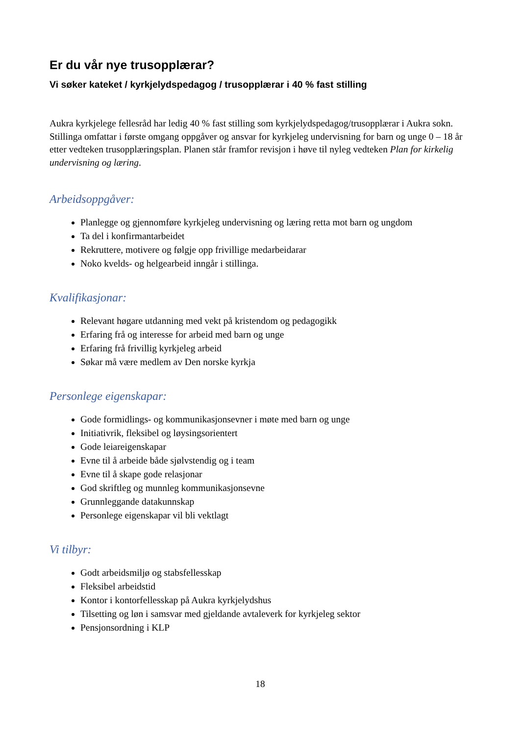Er du vår nye trusopplærar?
Vi søker kateket / kyrkjelydspedagog / trusopplærar i 40 % fast stilling
Aukra kyrkjelege fellesråd har ledig 40 % fast stilling som kyrkjelydspedagog/trusopplærar i Aukra sokn. Stillinga omfattar i første omgang oppgåver og ansvar for kyrkjeleg undervisning for barn og unge 0 – 18 år etter vedteken trusopplæringsplan. Planen står framfor revisjon i høve til nyleg vedteken Plan for kirkelig undervisning og læring.
Arbeidsoppgåver:
Planlegge og gjennomføre kyrkjeleg undervisning og læring retta mot barn og ungdom
Ta del i konfirmantarbeidet
Rekruttere, motivere og følgje opp frivillige medarbeidarar
Noko kvelds- og helgearbeid inngår i stillinga.
Kvalifikasjonar:
Relevant høgare utdanning med vekt på kristendom og pedagogikk
Erfaring frå og interesse for arbeid med barn og unge
Erfaring frå frivillig kyrkjeleg arbeid
Søkar må være medlem av Den norske kyrkja
Personlege eigenskapar:
Gode formidlings- og kommunikasjonsevner i møte med barn og unge
Initiativrik, fleksibel og løysingsorientert
Gode leiareigenskapar
Evne til å arbeide både sjølvstendig og i team
Evne til å skape gode relasjonar
God skriftleg og munnleg kommunikasjonsevne
Grunnleggande datakunnskap
Personlege eigenskapar vil bli vektlagt
Vi tilbyr:
Godt arbeidsmiljø og stabsfellesskap
Fleksibel arbeidstid
Kontor i kontorfellesskap på Aukra kyrkjelydshus
Tilsetting og løn i samsvar med gjeldande avtaleverk for kyrkjeleg sektor
Pensjonsordning i KLP
18